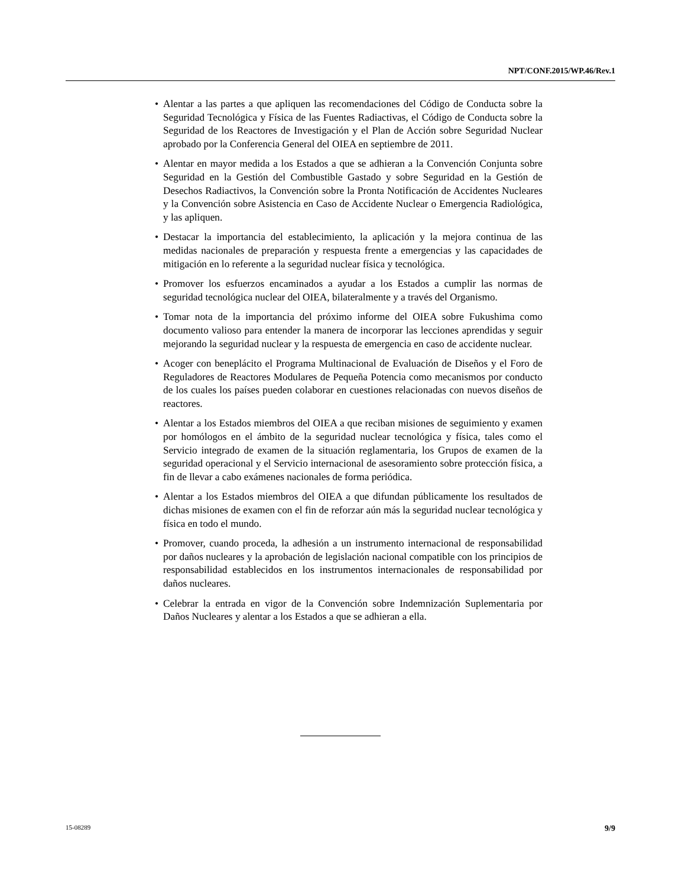NPT/CONF.2015/WP.46/Rev.1
• Alentar a las partes a que apliquen las recomendaciones del Código de Conducta sobre la Seguridad Tecnológica y Física de las Fuentes Radiactivas, el Código de Conducta sobre la Seguridad de los Reactores de Investigación y el Plan de Acción sobre Seguridad Nuclear aprobado por la Conferencia General del OIEA en septiembre de 2011.
• Alentar en mayor medida a los Estados a que se adhieran a la Convención Conjunta sobre Seguridad en la Gestión del Combustible Gastado y sobre Seguridad en la Gestión de Desechos Radiactivos, la Convención sobre la Pronta Notificación de Accidentes Nucleares y la Convención sobre Asistencia en Caso de Accidente Nuclear o Emergencia Radiológica, y las apliquen.
• Destacar la importancia del establecimiento, la aplicación y la mejora continua de las medidas nacionales de preparación y respuesta frente a emergencias y las capacidades de mitigación en lo referente a la seguridad nuclear física y tecnológica.
• Promover los esfuerzos encaminados a ayudar a los Estados a cumplir las normas de seguridad tecnológica nuclear del OIEA, bilateralmente y a través del Organismo.
• Tomar nota de la importancia del próximo informe del OIEA sobre Fukushima como documento valioso para entender la manera de incorporar las lecciones aprendidas y seguir mejorando la seguridad nuclear y la respuesta de emergencia en caso de accidente nuclear.
• Acoger con beneplácito el Programa Multinacional de Evaluación de Diseños y el Foro de Reguladores de Reactores Modulares de Pequeña Potencia como mecanismos por conducto de los cuales los países pueden colaborar en cuestiones relacionadas con nuevos diseños de reactores.
• Alentar a los Estados miembros del OIEA a que reciban misiones de seguimiento y examen por homólogos en el ámbito de la seguridad nuclear tecnológica y física, tales como el Servicio integrado de examen de la situación reglamentaria, los Grupos de examen de la seguridad operacional y el Servicio internacional de asesoramiento sobre protección física, a fin de llevar a cabo exámenes nacionales de forma periódica.
• Alentar a los Estados miembros del OIEA a que difundan públicamente los resultados de dichas misiones de examen con el fin de reforzar aún más la seguridad nuclear tecnológica y física en todo el mundo.
• Promover, cuando proceda, la adhesión a un instrumento internacional de responsabilidad por daños nucleares y la aprobación de legislación nacional compatible con los principios de responsabilidad establecidos en los instrumentos internacionales de responsabilidad por daños nucleares.
• Celebrar la entrada en vigor de la Convención sobre Indemnización Suplementaria por Daños Nucleares y alentar a los Estados a que se adhieran a ella.
15-08289 9/9